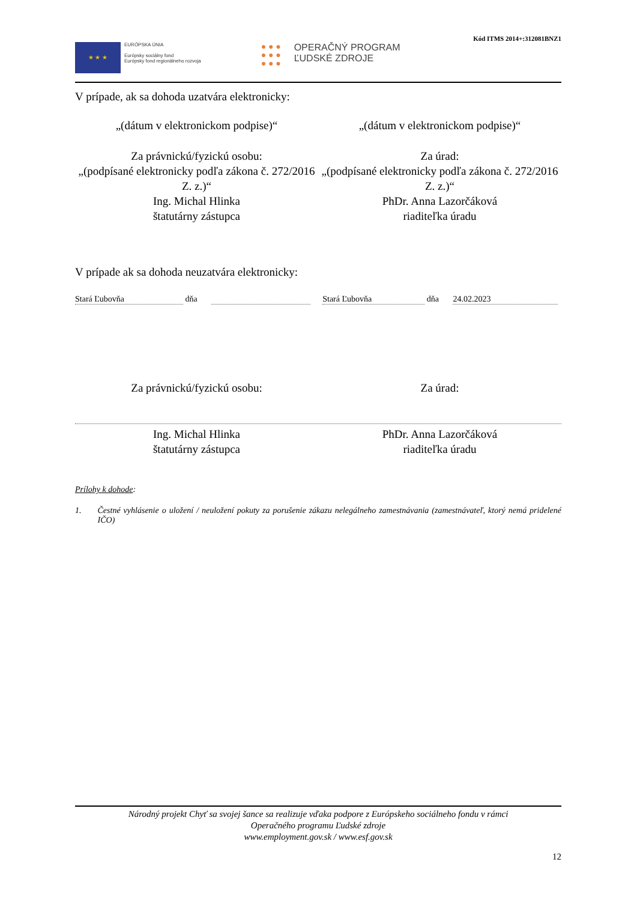Kód ITMS 2014+:312081BNZ1
★ ★ ★
EURÓPSKA ÚNIA
Európsky sociálny fond
Európsky fond regionálneho rozvoja
● ● ●
● ● ●
● ● ●
OPERAČNÝ PROGRAM
ĽUDSKÉ ZDROJE
V prípade, ak sa dohoda uzatvára elektronicky:
„(dátum v elektronickom podpise)“
„(dátum v elektronickom podpise)“
Za právnickú/fyzickú osobu:
„(podpísané elektronicky podľa zákona č. 272/2016 Z. z.)“
Ing. Michal Hlinka
štatutárny zástupca
Za úrad:
„(podpísané elektronicky podľa zákona č. 272/2016 Z. z.)“
PhDr. Anna Lazorčáková
riaditeľka úradu
V prípade ak sa dohoda neuzatvára elektronicky:
Stará Ľubovňa dňa Stará Ľubovňa dňa 24.02.2023
Za právnickú/fyzickú osobu: Za úrad:
Ing. Michal Hlinka
štatutárny zástupca
PhDr. Anna Lazorčáková
riaditeľka úradu
Prílohy k dohode:
1. Čestné vyhlásenie o uložení / neuložení pokuty za porušenie zákazu nelegálneho zamestnávania (zamestnávateľ, ktorý nemá pridelené IČO)
Národný projekt Chyť sa svojej šance sa realizuje vďaka podpore z Európskeho sociálneho fondu v rámci
Operačného programu Ľudské zdroje
www.employment.gov.sk / www.esf.gov.sk
12